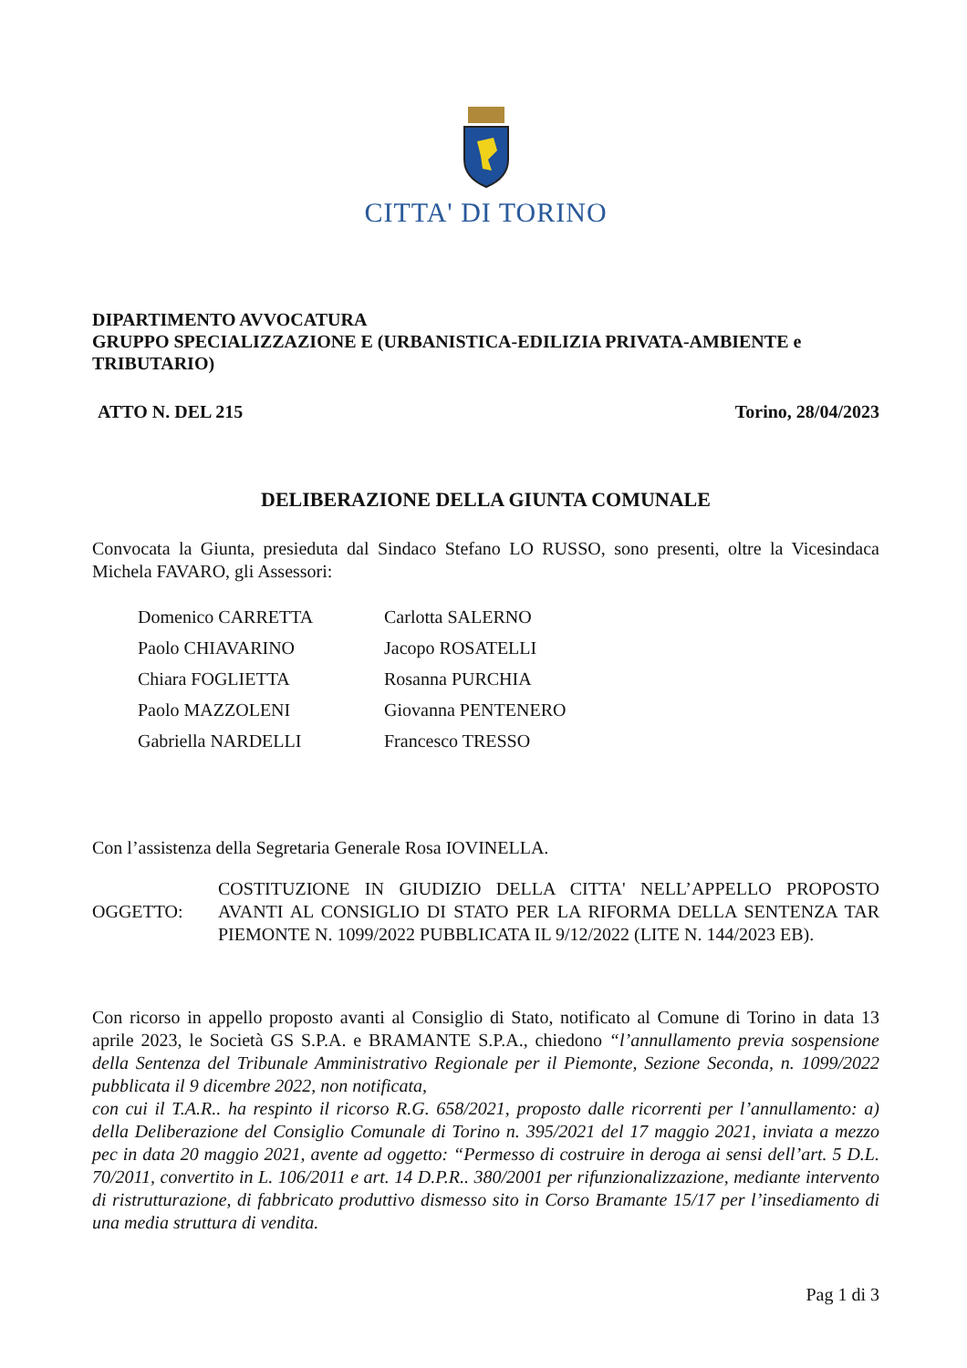CITTA' DI TORINO
DIPARTIMENTO AVVOCATURA
GRUPPO SPECIALIZZAZIONE E (URBANISTICA-EDILIZIA PRIVATA-AMBIENTE e TRIBUTARIO)
ATTO N. DEL 215 Torino, 28/04/2023
DELIBERAZIONE DELLA GIUNTA COMUNALE
Convocata la Giunta, presieduta dal Sindaco Stefano LO RUSSO, sono presenti, oltre la Vicesindaca Michela FAVARO, gli Assessori:
| Domenico CARRETTA | Carlotta SALERNO |
| Paolo CHIAVARINO | Jacopo ROSATELLI |
| Chiara FOGLIETTA | Rosanna PURCHIA |
| Paolo MAZZOLENI | Giovanna PENTENERO |
| Gabriella NARDELLI | Francesco TRESSO |
Con l’assistenza della Segretaria Generale Rosa IOVINELLA.
OGGETTO:
COSTITUZIONE IN GIUDIZIO DELLA CITTA' NELL’APPELLO PROPOSTO AVANTI AL CONSIGLIO DI STATO PER LA RIFORMA DELLA SENTENZA TAR PIEMONTE N. 1099/2022 PUBBLICATA IL 9/12/2022 (LITE N. 144/2023 EB).
Con ricorso in appello proposto avanti al Consiglio di Stato, notificato al Comune di Torino in data 13 aprile 2023, le Società GS S.P.A. e BRAMANTE S.P.A., chiedono “l’annullamento previa sospensione della Sentenza del Tribunale Amministrativo Regionale per il Piemonte, Sezione Seconda, n. 1099/2022 pubblicata il 9 dicembre 2022, non notificata,
con cui il T.A.R.. ha respinto il ricorso R.G. 658/2021, proposto dalle ricorrenti per l’annullamento: a) della Deliberazione del Consiglio Comunale di Torino n. 395/2021 del 17 maggio 2021, inviata a mezzo pec in data 20 maggio 2021, avente ad oggetto: “Permesso di costruire in deroga ai sensi dell’art. 5 D.L. 70/2011, convertito in L. 106/2011 e art. 14 D.P.R.. 380/2001 per rifunzionalizzazione, mediante intervento di ristrutturazione, di fabbricato produttivo dismesso sito in Corso Bramante 15/17 per l’insediamento di una media struttura di vendita.
Pag 1 di 3